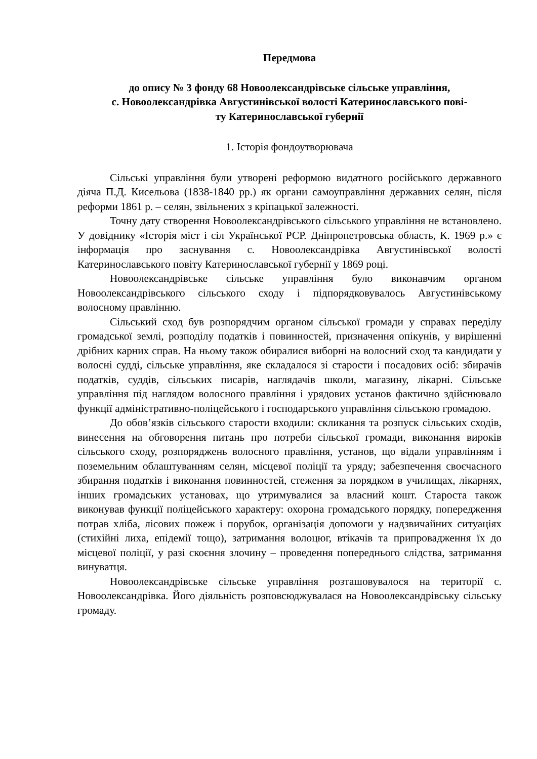Передмова
до опису № 3 фонду 68 Новоолександрівське сільське управління,
с. Новоолександрівка Августинівської волості Катеринославського пові-
ту Катеринославської губернії
1. Історія фондоутворювача
Сільські управління були утворені реформою видатного російського державного діяча П.Д. Кисельова (1838-1840 рр.) як органи самоуправління державних селян, після реформи 1861 р. – селян, звільнених з кріпацької залежності.
Точну дату створення Новоолександрівського сільського управління не встановлено. У довіднику «Історія міст і сіл Української РСР. Дніпропетровська область, К. 1969 р.» є інформація про заснування с. Новоолександрівка Августинівської волості Катеринославського повіту Катеринославської губернії у 1869 році.
Новоолександрівське сільське управління було виконавчим органом Новоолександрівського сільського сходу і підпорядковувалось Августинівському волосному правлінню.
Сільський сход був розпорядчим органом сільської громади у справах переділу громадської землі, розподілу податків і повинностей, призначення опікунів, у вирішенні дрібних карних справ. На ньому також обиралися виборні на волосний сход та кандидати у волосні судді, сільське управління, яке складалося зі старости і посадових осіб: збирачів податків, суддів, сільських писарів, наглядачів школи, магазину, лікарні. Сільське управління під наглядом волосного правління і урядових установ фактично здійснювало функції адміністративно-поліцейського і господарського управління сільською громадою.
До обов’язків сільського старости входили: скликання та розпуск сільських сходів, винесення на обговорення питань про потреби сільської громади, виконання вироків сільського сходу, розпоряджень волосного правління, установ, що відали управлінням і поземельним облаштуванням селян, місцевої поліції та уряду; забезпечення своєчасного збирання податків і виконання повинностей, стеження за порядком в училищах, лікарнях, інших громадських установах, що утримувалися за власний кошт. Староста також виконував функції поліцейського характеру: охорона громадського порядку, попередження потрав хліба, лісових пожеж і порубок, організація допомоги у надзвичайних ситуаціях (стихійні лиха, епідемії тощо), затримання волоцюг, втікачів та припровадження їх до місцевої поліції, у разі скоєння злочину – проведення попереднього слідства, затримання винуватця.
Новоолександрівське сільське управління розташовувалося на території с. Новоолександрівка. Його діяльність розповсюджувалася на Новоолександрівську сільську громаду.